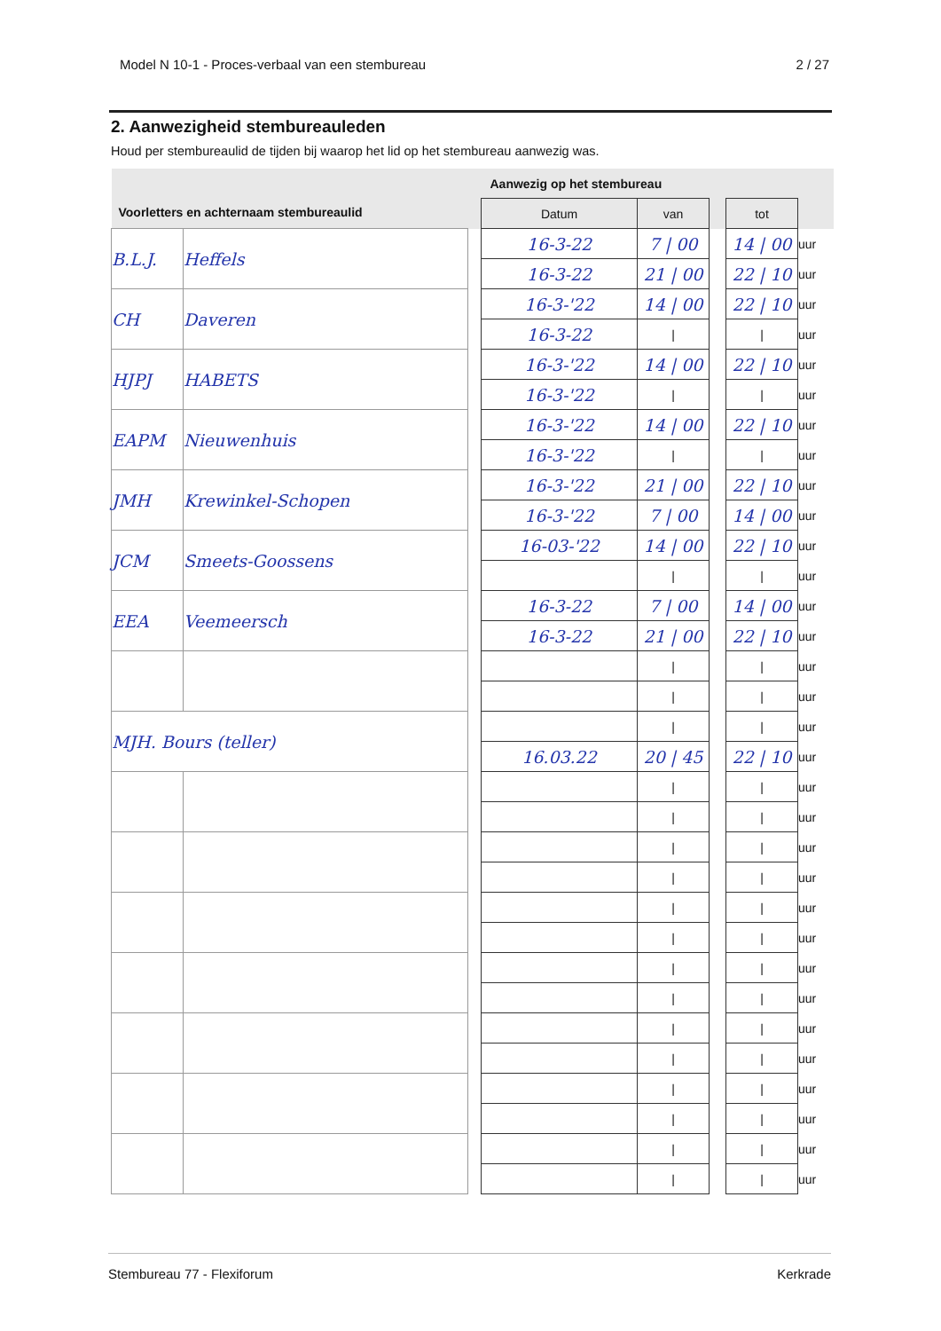Model N 10-1 - Proces-verbaal van een stembureau 2 / 27
2. Aanwezigheid stembureauleden
Houd per stembureaulid de tijden bij waarop het lid op het stembureau aanwezig was.
| Voorletters en achternaam stembureaulid | | | Aanwezig op het stembureau | | | | |
| --- | --- | --- | --- | --- | --- | --- | --- |
| | | | Datum | van | | tot | |
| B.L.J. | Heffels | | 16-3-22 | 7 / 00 | | 14 / 00 | uur |
| | | | 16-3-22 | 21 / 00 | | 22 / 10 | uur |
| CH | Daveren | | 16-3-'22 | 14 / 00 | | 22 / 10 | uur |
| | | | 16-3-22 | / | | / | uur |
| HJPJ | HABETS | | 16-3-'22 | 14 / 00 | | 22 / 10 | uur |
| | | | 16-3-'22 | / | | / | uur |
| EAPM | Nieuwenhuis | | 16-3-'22 | 14 / 00 | | 22 / 10 | uur |
| | | | 16-3-'22 | / | | / | uur |
| JMH | Krewinkel-Schopen | | 16-3-'22 | 21 / 00 | | 22 / 10 | uur |
| | | | 16-3-'22 | 7 / 00 | | 14 / 00 | uur |
| JCM | Smeets-Goossens | | 16-03-'22 | 14 / 00 | | 22 / 10 | uur |
| | | | | / | | / | uur |
| EEA | Veemeersch | | 16-3-22 | 7 / 00 | | 14 / 00 | uur |
| | | | 16-3-22 | 21 / 00 | | 22 / 10 | uur |
| | | | | / | | / | uur |
| | | | | / | | / | uur |
| MJH. Bours (teller) | | | | / | | / | uur |
| | | | 16.03.22 | 20 / 45 | | 22 / 10 | uur |
| | | | | / | | / | uur |
| | | | | / | | / | uur |
| | | | | / | | / | uur |
| | | | | / | | / | uur |
| | | | | / | | / | uur |
| | | | | / | | / | uur |
| | | | | / | | / | uur |
| | | | | / | | / | uur |
| | | | | / | | / | uur |
| | | | | / | | / | uur |
| | | | | / | | / | uur |
| | | | | / | | / | uur |
| | | | | / | | / | uur |
| | | | | / | | / | uur |
Stembureau 77 - Flexiforum Kerkrade